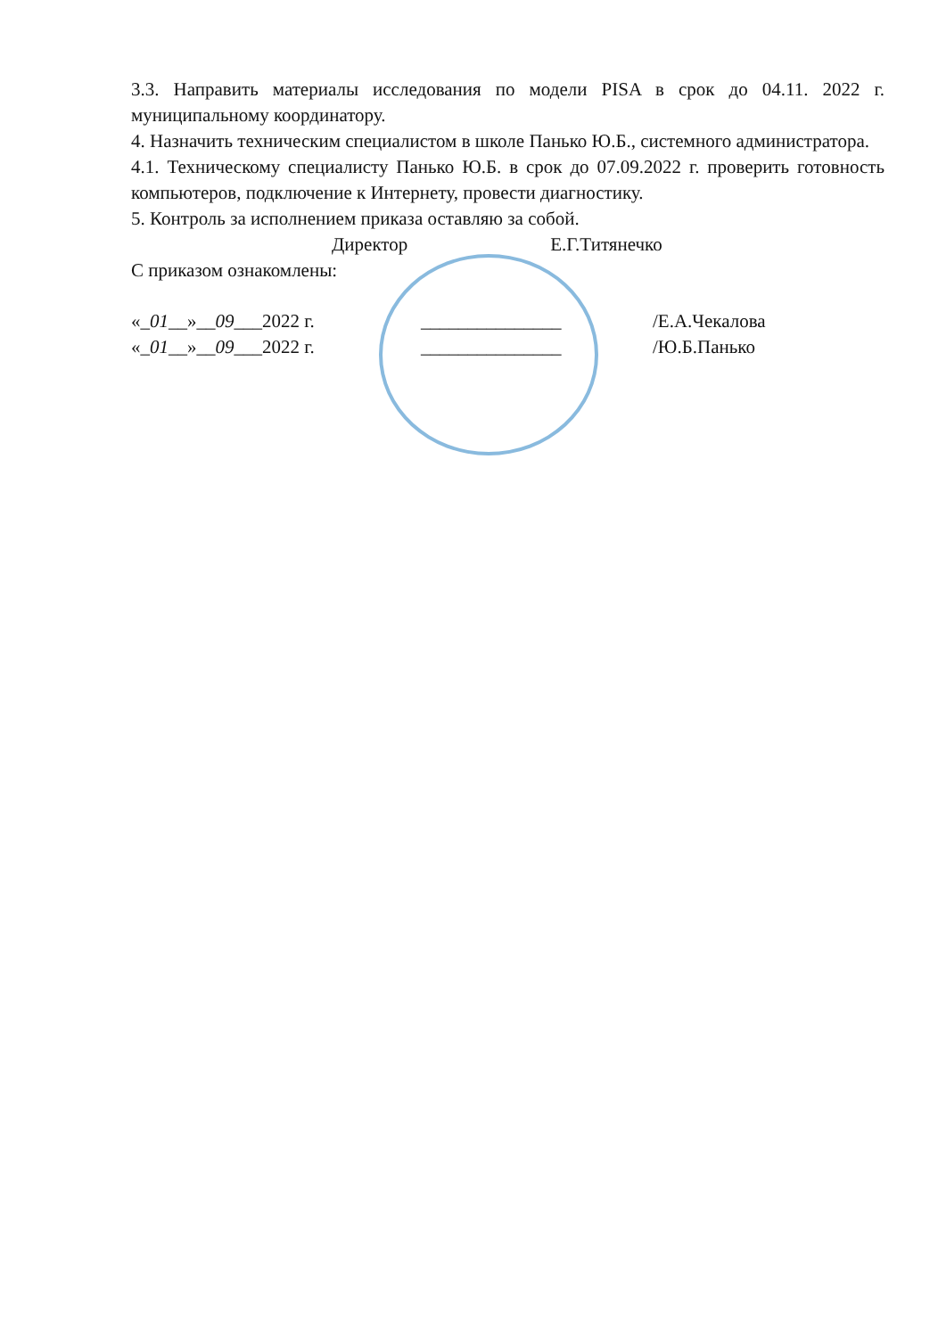3.3. Направить материалы исследования по модели PISA в срок до 04.11. 2022 г. муниципальному координатору.
4. Назначить техническим специалистом в школе Панько Ю.Б., системного администратора.
4.1. Техническому специалисту Панько Ю.Б. в срок до 07.09.2022 г. проверить готовность компьютеров, подключение к Интернету, провести диагностику.
5. Контроль за исполнением приказа оставляю за собой.
Директор Е.Г.Титянечко
С приказом ознакомлены:
«_01__»__09___2022 г. _______________ /Е.А.Чекалова
«_01__»__09___2022 г. _______________ /Ю.Б.Панько